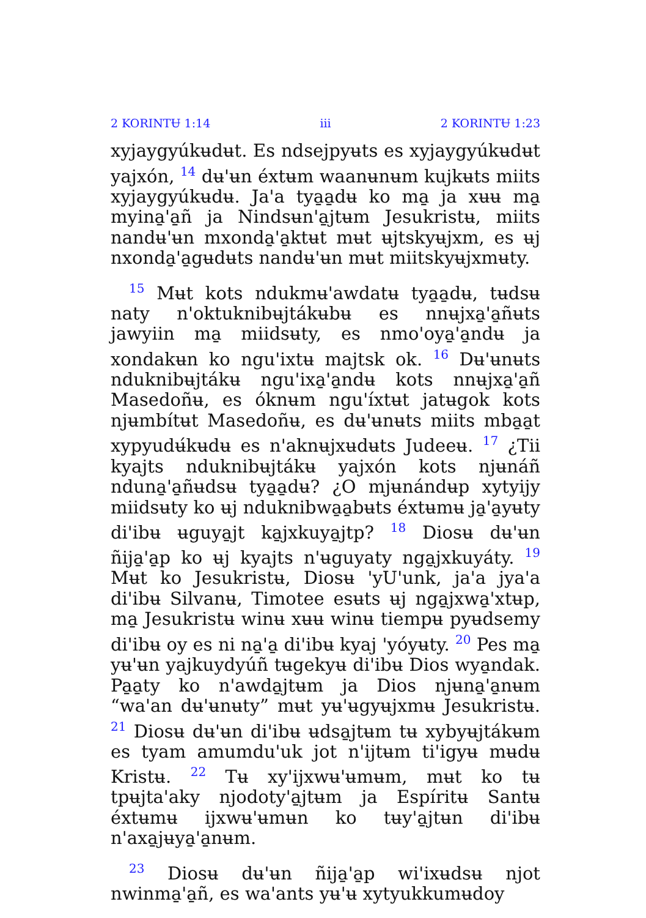2 KORINTɄ 1:14 iii 2 KORINTɄ 1:23
xyjaygyúkʉdʉt. Es ndsejpyʉts es xyjaygyúkʉdʉt yajxón, <sup>14</sup> dʉ'ʉn éxtʉm waanʉnʉm kujkʉts miits xyjaygyúkʉdʉ. Ja'a tya̱a̱dʉ ko ma̱ ja xʉʉ ma̱ myina̱'a̱ñ ja Nindsʉn'a̱jtʉm Jesukristʉ, miits nandʉ'ʉn mxonda̱'a̱ktʉt mʉt ʉjtskyʉjxm, es ʉj nxonda̱'a̱gʉdʉts nandʉ'ʉn mʉt miitskyʉjxmʉty.
<sup>15</sup> Mʉt kots ndukmʉ'awdatʉ tya̱a̱dʉ, tʉdsʉ naty n'oktuknibʉjtákʉbʉ es nnʉjxa̱'a̱ñʉts jawyiin ma̱ miidsʉty, es nmo'oya̱'a̱ndʉ ja xondakʉn ko ngu'ixtʉ majtsk ok. <sup>16</sup> Dʉ'ʉnʉts nduknibʉjtákʉ ngu'ixa̱'a̱ndʉ kots nnʉjxa̱'a̱ñ Masedoñʉ, es óknʉm ngu'íxtʉt jatʉgok kots njʉmbítʉt Masedoñʉ, es dʉ'ʉnʉts miits mba̱a̱t xypyudʉ́kʉdʉ es n'aknʉjxʉdʉts Judeeʉ. <sup>17</sup> ¿Tii kyajts nduknibʉjtákʉ yajxón kots njʉnáñ nduna̱'a̱ñʉdsʉ tya̱a̱dʉ? ¿O mjʉnándʉp xytyijy miidsʉty ko ʉj nduknibwa̱a̱bʉts éxtʉmʉ ja̱'a̱yʉty di'ibʉ ʉguya̱jt ka̱jxkuya̱jtp? <sup>18</sup> Diosʉ dʉ'ʉn ñija̱'a̱p ko ʉj kyajts n'ʉguyaty nga̱jxkuyáty. <sup>19</sup> Mʉt ko Jesukristʉ, Diosʉ 'yU'unk, ja'a jya'a di'ibʉ Silvanʉ, Timotee esʉts ʉj nga̱jxwa̱'xtʉp, ma̱ Jesukristʉ winʉ xʉʉ winʉ tiempʉ pyʉdsemy di'ibʉ oy es ni na̱'a̱ di'ibʉ kyaj 'yóyʉty. <sup>20</sup> Pes ma̱ yʉ'ʉn yajkuydyúñ tʉgekyʉ di'ibʉ Dios wya̱ndak. Pa̱a̱ty ko n'awda̱jtʉm ja Dios njʉna̱'a̱nʉm “wa'an dʉ'ʉnʉty” mʉt yʉ'ʉgyʉjxmʉ Jesukristʉ. <sup>21</sup> Diosʉ dʉ'ʉn di'ibʉ ʉdsa̱jtʉm tʉ xybyʉjtákʉm es tyam amumdu'uk jot n'ijtʉm ti'igyʉ mʉdʉ Kristʉ. <sup>22</sup> Tʉ xy'ijxwʉ'ʉmʉm, mʉt ko tʉ tpʉjta'aky njodoty'a̱jtʉm ja Espíritʉ Santʉ éxtʉmʉ ijxwʉ'ʉmʉn ko tʉy'a̱jtʉn di'ibʉ n'axa̱jʉya̱'a̱nʉm.
<sup>23</sup> Diosʉ dʉ'ʉn ñija̱'a̱p wi'ixʉdsʉ njot nwinma̱'a̱ñ, es wa'ants yʉ'ʉ xytyukkumʉdoy